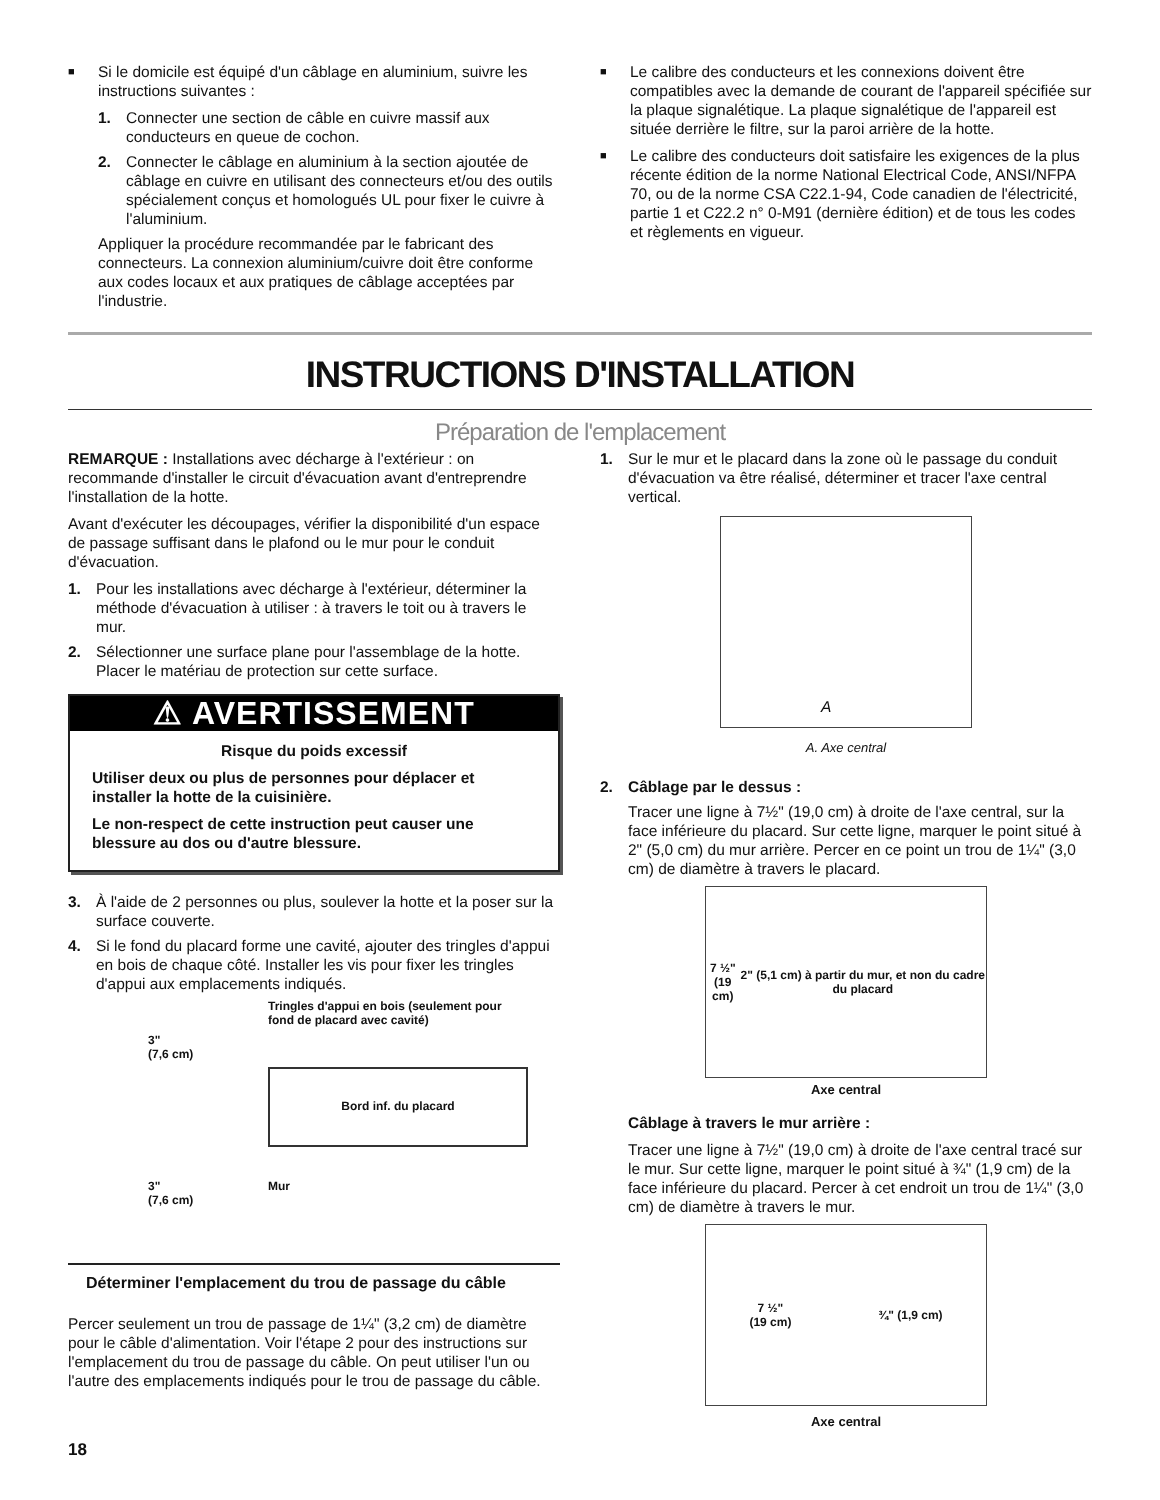■
Si le domicile est équipé d'un câblage en aluminium, suivre les instructions suivantes :
1. Connecter une section de câble en cuivre massif aux conducteurs en queue de cochon.
2. Connecter le câblage en aluminium à la section ajoutée de câblage en cuivre en utilisant des connecteurs et/ou des outils spécialement conçus et homologués UL pour fixer le cuivre à l'aluminium.
Appliquer la procédure recommandée par le fabricant des connecteurs. La connexion aluminium/cuivre doit être conforme aux codes locaux et aux pratiques de câblage acceptées par l'industrie.
■
Le calibre des conducteurs et les connexions doivent être compatibles avec la demande de courant de l'appareil spécifiée sur la plaque signalétique. La plaque signalétique de l'appareil est située derrière le filtre, sur la paroi arrière de la hotte.
■
Le calibre des conducteurs doit satisfaire les exigences de la plus récente édition de la norme National Electrical Code, ANSI/NFPA 70, ou de la norme CSA C22.1-94, Code canadien de l'électricité, partie 1 et C22.2 n° 0-M91 (dernière édition) et de tous les codes et règlements en vigueur.
INSTRUCTIONS D'INSTALLATION
Préparation de l'emplacement
REMARQUE : Installations avec décharge à l'extérieur : on recommande d'installer le circuit d'évacuation avant d'entreprendre l'installation de la hotte.
Avant d'exécuter les découpages, vérifier la disponibilité d'un espace de passage suffisant dans le plafond ou le mur pour le conduit d'évacuation.
1. Pour les installations avec décharge à l'extérieur, déterminer la méthode d'évacuation à utiliser : à travers le toit ou à travers le mur.
2. Sélectionner une surface plane pour l'assemblage de la hotte. Placer le matériau de protection sur cette surface.
⚠ AVERTISSEMENT
Risque du poids excessif
Utiliser deux ou plus de personnes pour déplacer et installer la hotte de la cuisinière.
Le non-respect de cette instruction peut causer une blessure au dos ou d'autre blessure.
3. À l'aide de 2 personnes ou plus, soulever la hotte et la poser sur la surface couverte.
4. Si le fond du placard forme une cavité, ajouter des tringles d'appui en bois de chaque côté. Installer les vis pour fixer les tringles d'appui aux emplacements indiqués.
3"
(7,6 cm)
Tringles d'appui en bois (seulement pour fond de placard avec cavité)
Bord inf. du placard
3"
(7,6 cm)
Mur
Déterminer l'emplacement du trou de passage du câble
Percer seulement un trou de passage de 1¼" (3,2 cm) de diamètre pour le câble d'alimentation. Voir l'étape 2 pour des instructions sur l'emplacement du trou de passage du câble. On peut utiliser l'un ou l'autre des emplacements indiqués pour le trou de passage du câble.
1. Sur le mur et le placard dans la zone où le passage du conduit d'évacuation va être réalisé, déterminer et tracer l'axe central vertical.
A
A. Axe central
2. Câblage par le dessus :
Tracer une ligne à 7½" (19,0 cm) à droite de l'axe central, sur la face inférieure du placard. Sur cette ligne, marquer le point situé à 2" (5,0 cm) du mur arrière. Percer en ce point un trou de 1¼" (3,0 cm) de diamètre à travers le placard.
7 ½"
(19 cm) 2" (5,1 cm) à partir du mur, et non du cadre du placard
Axe central
Câblage à travers le mur arrière :
Tracer une ligne à 7½" (19,0 cm) à droite de l'axe central tracé sur le mur. Sur cette ligne, marquer le point situé à ¾" (1,9 cm) de la face inférieure du placard. Percer à cet endroit un trou de 1¼" (3,0 cm) de diamètre à travers le mur.
7 ½"
(19 cm) ¾" (1,9 cm)
Axe central
18